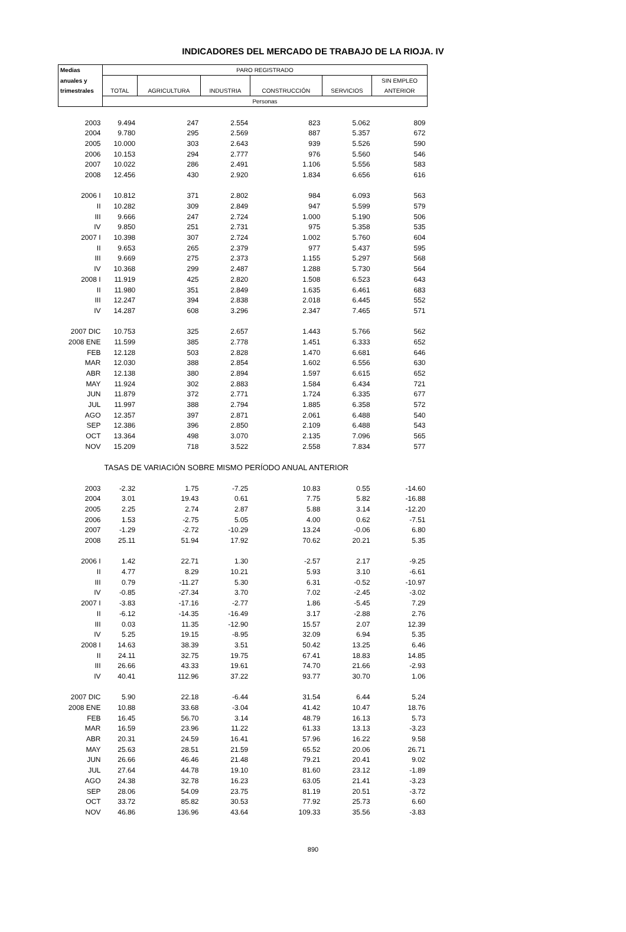INDICADORES DEL MERCADO DE TRABAJO DE LA RIOJA. IV
| Medias | PARO REGISTRADO | | | | | |
| --- | --- | --- | --- | --- | --- | --- |
| anuales y | | | | | | SIN EMPLEO |
| trimestrales | TOTAL | AGRICULTURA | INDUSTRIA | CONSTRUCCIÓN | SERVICIOS | ANTERIOR |
| | Personas | | | | | |
| 2003 | 9.494 | 247 | 2.554 | 823 | 5.062 | 809 |
| 2004 | 9.780 | 295 | 2.569 | 887 | 5.357 | 672 |
| 2005 | 10.000 | 303 | 2.643 | 939 | 5.526 | 590 |
| 2006 | 10.153 | 294 | 2.777 | 976 | 5.560 | 546 |
| 2007 | 10.022 | 286 | 2.491 | 1.106 | 5.556 | 583 |
| 2008 | 12.456 | 430 | 2.920 | 1.834 | 6.656 | 616 |
| 2006 I | 10.812 | 371 | 2.802 | 984 | 6.093 | 563 |
| II | 10.282 | 309 | 2.849 | 947 | 5.599 | 579 |
| III | 9.666 | 247 | 2.724 | 1.000 | 5.190 | 506 |
| IV | 9.850 | 251 | 2.731 | 975 | 5.358 | 535 |
| 2007 I | 10.398 | 307 | 2.724 | 1.002 | 5.760 | 604 |
| II | 9.653 | 265 | 2.379 | 977 | 5.437 | 595 |
| III | 9.669 | 275 | 2.373 | 1.155 | 5.297 | 568 |
| IV | 10.368 | 299 | 2.487 | 1.288 | 5.730 | 564 |
| 2008 I | 11.919 | 425 | 2.820 | 1.508 | 6.523 | 643 |
| II | 11.980 | 351 | 2.849 | 1.635 | 6.461 | 683 |
| III | 12.247 | 394 | 2.838 | 2.018 | 6.445 | 552 |
| IV | 14.287 | 608 | 3.296 | 2.347 | 7.465 | 571 |
| 2007 DIC | 10.753 | 325 | 2.657 | 1.443 | 5.766 | 562 |
| 2008 ENE | 11.599 | 385 | 2.778 | 1.451 | 6.333 | 652 |
| FEB | 12.128 | 503 | 2.828 | 1.470 | 6.681 | 646 |
| MAR | 12.030 | 388 | 2.854 | 1.602 | 6.556 | 630 |
| ABR | 12.138 | 380 | 2.894 | 1.597 | 6.615 | 652 |
| MAY | 11.924 | 302 | 2.883 | 1.584 | 6.434 | 721 |
| JUN | 11.879 | 372 | 2.771 | 1.724 | 6.335 | 677 |
| JUL | 11.997 | 388 | 2.794 | 1.885 | 6.358 | 572 |
| AGO | 12.357 | 397 | 2.871 | 2.061 | 6.488 | 540 |
| SEP | 12.386 | 396 | 2.850 | 2.109 | 6.488 | 543 |
| OCT | 13.364 | 498 | 3.070 | 2.135 | 7.096 | 565 |
| NOV | 15.209 | 718 | 3.522 | 2.558 | 7.834 | 577 |
| | TASAS DE VARIACIÓN SOBRE MISMO PERÍODO ANUAL ANTERIOR | | | | | |
| 2003 | -2.32 | 1.75 | -7.25 | 10.83 | 0.55 | -14.60 |
| 2004 | 3.01 | 19.43 | 0.61 | 7.75 | 5.82 | -16.88 |
| 2005 | 2.25 | 2.74 | 2.87 | 5.88 | 3.14 | -12.20 |
| 2006 | 1.53 | -2.75 | 5.05 | 4.00 | 0.62 | -7.51 |
| 2007 | -1.29 | -2.72 | -10.29 | 13.24 | -0.06 | 6.80 |
| 2008 | 25.11 | 51.94 | 17.92 | 70.62 | 20.21 | 5.35 |
| 2006 I | 1.42 | 22.71 | 1.30 | -2.57 | 2.17 | -9.25 |
| II | 4.77 | 8.29 | 10.21 | 5.93 | 3.10 | -6.61 |
| III | 0.79 | -11.27 | 5.30 | 6.31 | -0.52 | -10.97 |
| IV | -0.85 | -27.34 | 3.70 | 7.02 | -2.45 | -3.02 |
| 2007 I | -3.83 | -17.16 | -2.77 | 1.86 | -5.45 | 7.29 |
| II | -6.12 | -14.35 | -16.49 | 3.17 | -2.88 | 2.76 |
| III | 0.03 | 11.35 | -12.90 | 15.57 | 2.07 | 12.39 |
| IV | 5.25 | 19.15 | -8.95 | 32.09 | 6.94 | 5.35 |
| 2008 I | 14.63 | 38.39 | 3.51 | 50.42 | 13.25 | 6.46 |
| II | 24.11 | 32.75 | 19.75 | 67.41 | 18.83 | 14.85 |
| III | 26.66 | 43.33 | 19.61 | 74.70 | 21.66 | -2.93 |
| IV | 40.41 | 112.96 | 37.22 | 93.77 | 30.70 | 1.06 |
| 2007 DIC | 5.90 | 22.18 | -6.44 | 31.54 | 6.44 | 5.24 |
| 2008 ENE | 10.88 | 33.68 | -3.04 | 41.42 | 10.47 | 18.76 |
| FEB | 16.45 | 56.70 | 3.14 | 48.79 | 16.13 | 5.73 |
| MAR | 16.59 | 23.96 | 11.22 | 61.33 | 13.13 | -3.23 |
| ABR | 20.31 | 24.59 | 16.41 | 57.96 | 16.22 | 9.58 |
| MAY | 25.63 | 28.51 | 21.59 | 65.52 | 20.06 | 26.71 |
| JUN | 26.66 | 46.46 | 21.48 | 79.21 | 20.41 | 9.02 |
| JUL | 27.64 | 44.78 | 19.10 | 81.60 | 23.12 | -1.89 |
| AGO | 24.38 | 32.78 | 16.23 | 63.05 | 21.41 | -3.23 |
| SEP | 28.06 | 54.09 | 23.75 | 81.19 | 20.51 | -3.72 |
| OCT | 33.72 | 85.82 | 30.53 | 77.92 | 25.73 | 6.60 |
| NOV | 46.86 | 136.96 | 43.64 | 109.33 | 35.56 | -3.83 |
890